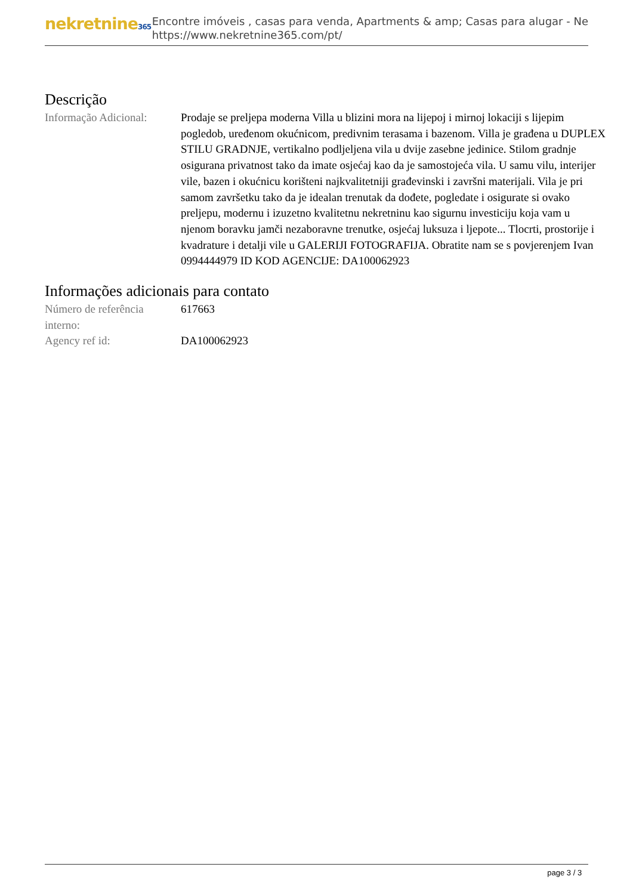nekretnine365
Encontre imóveis , casas para venda, Apartments & amp; Casas para alugar - Ne
https://www.nekretnine365.com/pt/
Descrição
| Informação Adicional: | Prodaje se preljepa moderna Villa u blizini mora na lijepoj i mirnoj lokaciji s lijepim pogledob, uređenom okućnicom, predivnim terasama i bazenom. Villa je građena u DUPLEX STILU GRADNJE, vertikalno podljeljena vila u dvije zasebne jedinice. Stilom gradnje osigurana privatnost tako da imate osjećaj kao da je samostojeća vila. U samu vilu, interijer vile, bazen i okućnicu korišteni najkvalitetniji građevinski i završni materijali. Vila je pri samom završetku tako da je idealan trenutak da dođete, pogledate i osigurate si ovako preljepu, modernu i izuzetno kvalitetnu nekretninu kao sigurnu investiciju koja vam u njenom boravku jamči nezaboravne trenutke, osjećaj luksuza i ljepote... Tlocrti, prostorije i kvadrature i detalji vile u GALERIJI FOTOGRAFIJA. Obratite nam se s povjerenjem Ivan 0994444979 ID KOD AGENCIJE: DA100062923 |
Informações adicionais para contato
| Número de referência interno: | 617663 |
| Agency ref id: | DA100062923 |
page 3 / 3